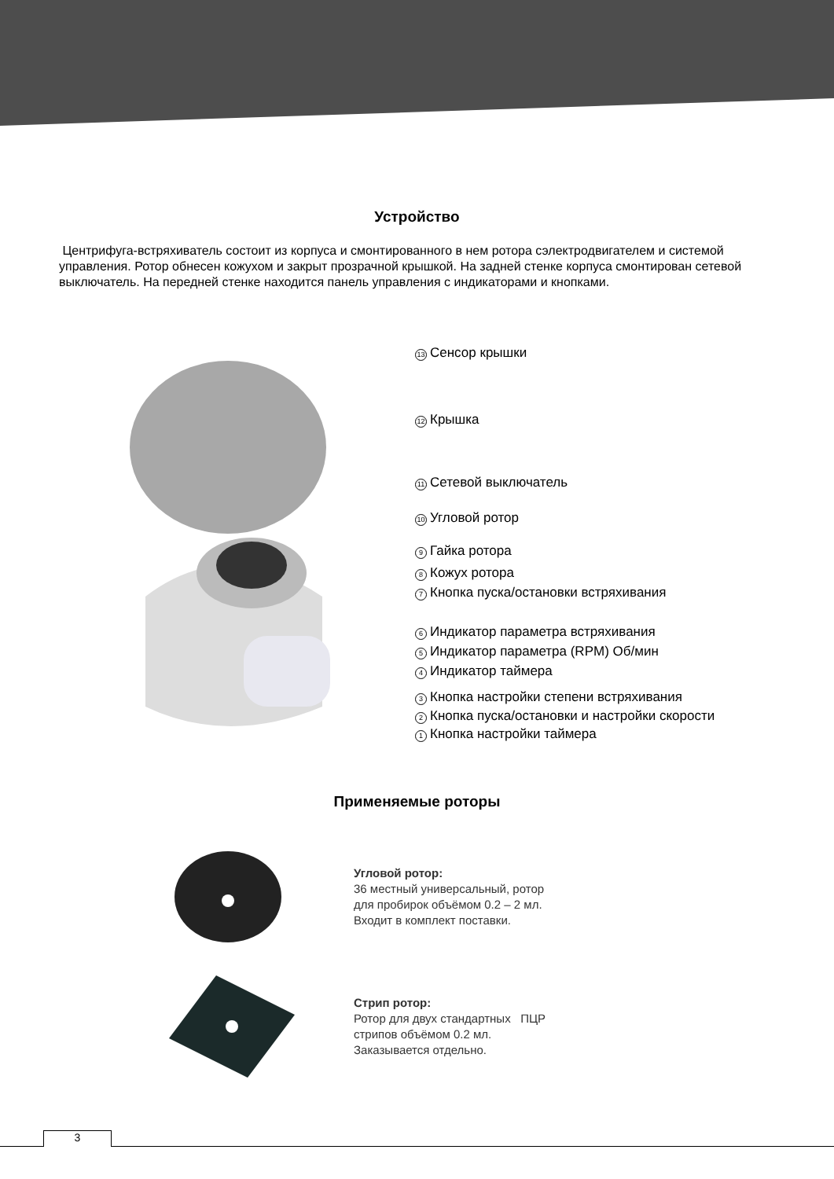Устройство
Центрифуга-встряхиватель состоит из корпуса и смонтированного в нем ротора сэлектродвигателем и системой управления. Ротор обнесен кожухом и закрыт прозрачной крышкой. На задней стенке корпуса смонтирован сетевой выключатель. На передней стенке находится панель управления с индикаторами и кнопками.
13 Сенсор крышки
12 Крышка
11 Сетевой выключатель
10 Угловой ротор
9 Гайка ротора
8 Кожух ротора
7 Кнопка пуска/остановки встряхивания
6 Индикатор параметра встряхивания
5 Индикатор параметра (RPM) Об/мин
4 Индикатор таймера
3 Кнопка настройки степени встряхивания
2 Кнопка пуска/остановки и настройки скорости
1 Кнопка настройки таймера
Применяемые роторы
Угловой ротор:
36 местный универсальный, ротор
для пробирок объёмом 0.2 – 2 мл.
Входит в комплект поставки.
Стрип ротор:
Ротор для двух стандартных ПЦР
стрипов объёмом 0.2 мл.
Заказывается отдельно.
3